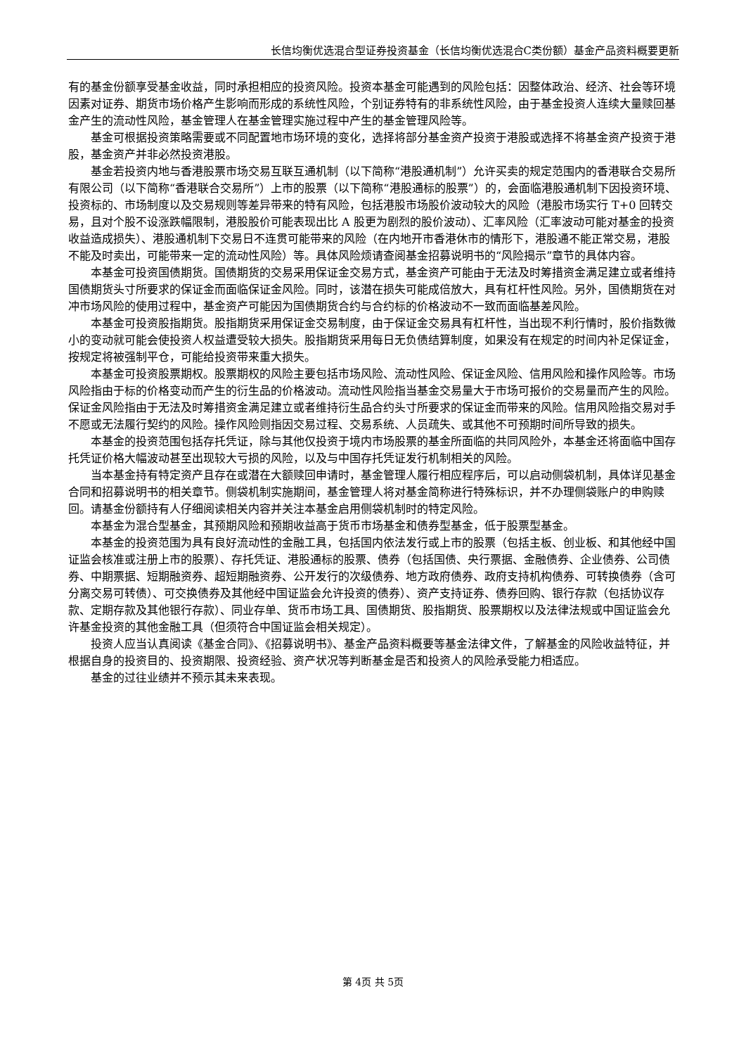长信均衡优选混合型证券投资基金（长信均衡优选混合C类份额）基金产品资料概要更新
有的基金份额享受基金收益，同时承担相应的投资风险。投资本基金可能遇到的风险包括：因整体政治、经济、社会等环境因素对证券、期货市场价格产生影响而形成的系统性风险，个别证券特有的非系统性风险，由于基金投资人连续大量赎回基金产生的流动性风险，基金管理人在基金管理实施过程中产生的基金管理风险等。
基金可根据投资策略需要或不同配置地市场环境的变化，选择将部分基金资产投资于港股或选择不将基金资产投资于港股，基金资产并非必然投资港股。
基金若投资内地与香港股票市场交易互联互通机制（以下简称“港股通机制”）允许买卖的规定范围内的香港联合交易所有限公司（以下简称“香港联合交易所”）上市的股票（以下简称“港股通标的股票”）的，会面临港股通机制下因投资环境、投资标的、市场制度以及交易规则等差异带来的特有风险，包括港股市场股价波动较大的风险（港股市场实行 T+0 回转交易，且对个股不设涨跌幅限制，港股股价可能表现出比 A 股更为剧烈的股价波动）、汇率风险（汇率波动可能对基金的投资收益造成损失）、港股通机制下交易日不连贯可能带来的风险（在内地开市香港休市的情形下，港股通不能正常交易，港股不能及时卖出，可能带来一定的流动性风险）等。具体风险烦请查阅基金招募说明书的“风险揭示”章节的具体内容。
本基金可投资国债期货。国债期货的交易采用保证金交易方式，基金资产可能由于无法及时筹措资金满足建立或者维持国债期货头寸所要求的保证金而面临保证金风险。同时，该潜在损失可能成倍放大，具有杠杆性风险。另外，国债期货在对冲市场风险的使用过程中，基金资产可能因为国债期货合约与合约标的价格波动不一致而面临基差风险。
本基金可投资股指期货。股指期货采用保证金交易制度，由于保证金交易具有杠杆性，当出现不利行情时，股价指数微小的变动就可能会使投资人权益遭受较大损失。股指期货采用每日无负债结算制度，如果没有在规定的时间内补足保证金，按规定将被强制平仓，可能给投资带来重大损失。
本基金可投资股票期权。股票期权的风险主要包括市场风险、流动性风险、保证金风险、信用风险和操作风险等。市场风险指由于标的价格变动而产生的衍生品的价格波动。流动性风险指当基金交易量大于市场可报价的交易量而产生的风险。保证金风险指由于无法及时筹措资金满足建立或者维持衍生品合约头寸所要求的保证金而带来的风险。信用风险指交易对手不愿或无法履行契约的风险。操作风险则指因交易过程、交易系统、人员疏失、或其他不可预期时间所导致的损失。
本基金的投资范围包括存托凭证，除与其他仅投资于境内市场股票的基金所面临的共同风险外，本基金还将面临中国存托凭证价格大幅波动甚至出现较大亏损的风险，以及与中国存托凭证发行机制相关的风险。
当本基金持有特定资产且存在或潜在大额赎回申请时，基金管理人履行相应程序后，可以启动侧袋机制，具体详见基金合同和招募说明书的相关章节。侧袋机制实施期间，基金管理人将对基金简称进行特殊标识，并不办理侧袋账户的申购赎回。请基金份额持有人仔细阅读相关内容并关注本基金启用侧袋机制时的特定风险。
本基金为混合型基金，其预期风险和预期收益高于货币市场基金和债券型基金，低于股票型基金。
本基金的投资范围为具有良好流动性的金融工具，包括国内依法发行或上市的股票（包括主板、创业板、和其他经中国证监会核准或注册上市的股票）、存托凭证、港股通标的股票、债券（包括国债、央行票据、金融债券、企业债券、公司债券、中期票据、短期融资券、超短期融资券、公开发行的次级债券、地方政府债券、政府支持机构债券、可转换债券（含可分离交易可转债）、可交换债券及其他经中国证监会允许投资的债券）、资产支持证券、债券回购、银行存款（包括协议存款、定期存款及其他银行存款）、同业存单、货币市场工具、国债期货、股指期货、股票期权以及法律法规或中国证监会允许基金投资的其他金融工具（但须符合中国证监会相关规定）。
投资人应当认真阅读《基金合同》、《招募说明书》、基金产品资料概要等基金法律文件，了解基金的风险收益特征，并根据自身的投资目的、投资期限、投资经验、资产状况等判断基金是否和投资人的风险承受能力相适应。
基金的过往业绩并不预示其未来表现。
第 4页 共 5页